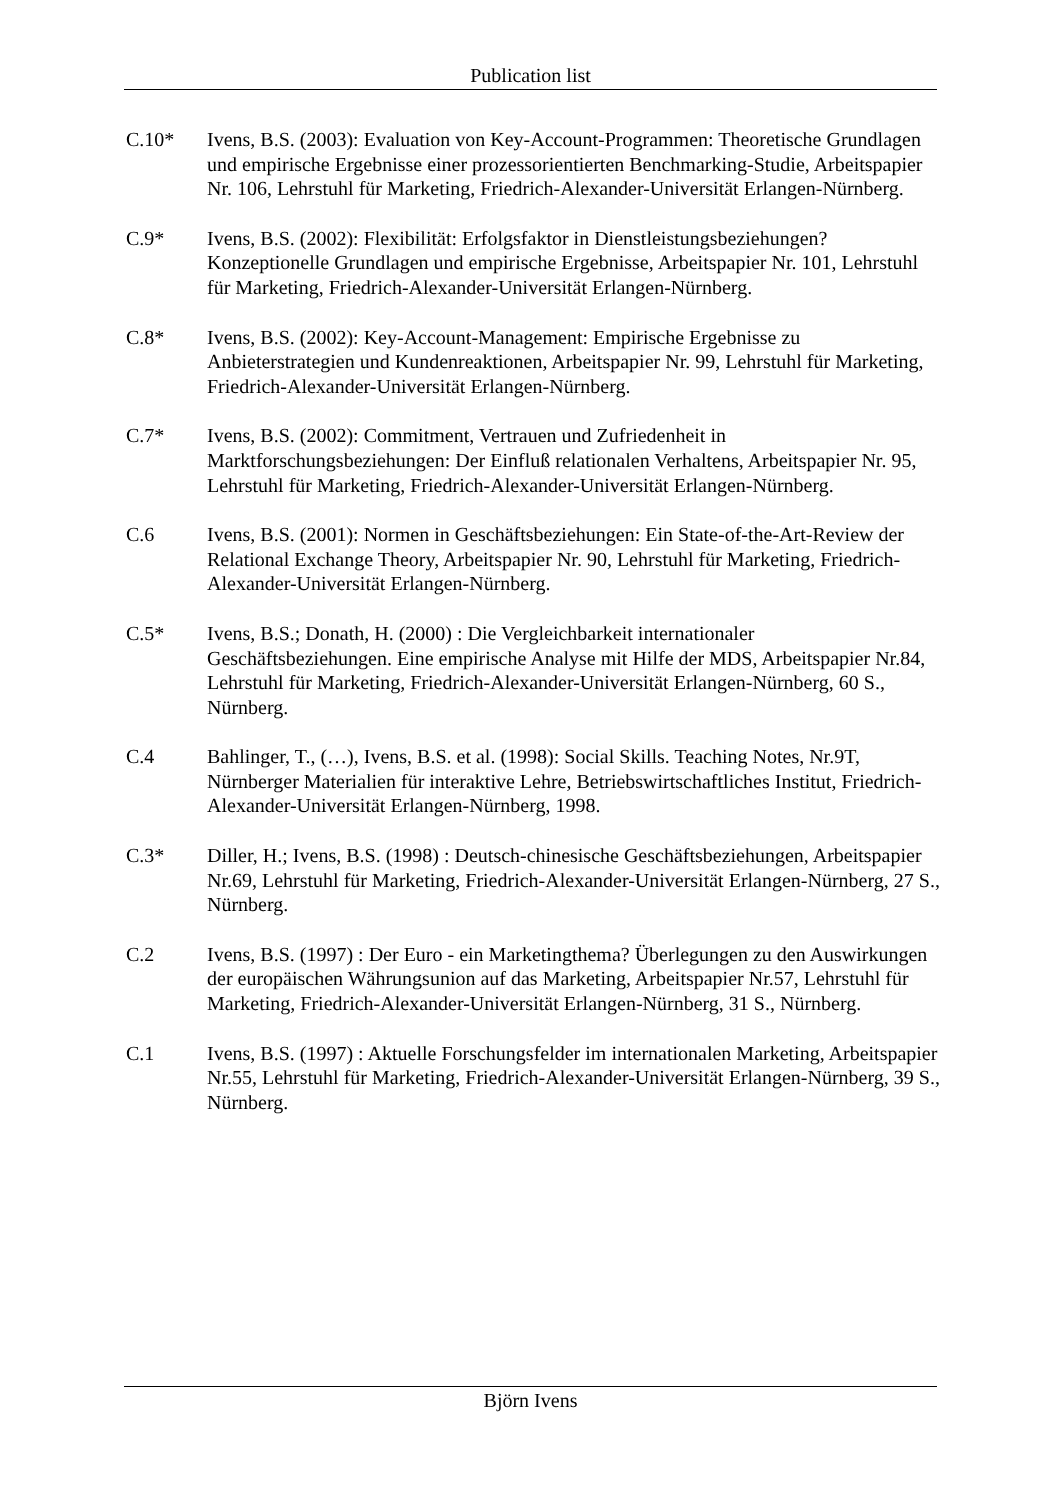Publication list
C.10* Ivens, B.S. (2003): Evaluation von Key-Account-Programmen: Theoretische Grundlagen und empirische Ergebnisse einer prozessorientierten Benchmarking-Studie, Arbeitspapier Nr. 106, Lehrstuhl für Marketing, Friedrich-Alexander-Universität Erlangen-Nürnberg.
C.9* Ivens, B.S. (2002): Flexibilität: Erfolgsfaktor in Dienstleistungsbeziehungen? Konzeptionelle Grundlagen und empirische Ergebnisse, Arbeitspapier Nr. 101, Lehrstuhl für Marketing, Friedrich-Alexander-Universität Erlangen-Nürnberg.
C.8* Ivens, B.S. (2002): Key-Account-Management: Empirische Ergebnisse zu Anbieterstrategien und Kundenreaktionen, Arbeitspapier Nr. 99, Lehrstuhl für Marketing, Friedrich-Alexander-Universität Erlangen-Nürnberg.
C.7* Ivens, B.S. (2002): Commitment, Vertrauen und Zufriedenheit in Marktforschungsbeziehungen: Der Einfluß relationalen Verhaltens, Arbeitspapier Nr. 95, Lehrstuhl für Marketing, Friedrich-Alexander-Universität Erlangen-Nürnberg.
C.6 Ivens, B.S. (2001): Normen in Geschäftsbeziehungen: Ein State-of-the-Art-Review der Relational Exchange Theory, Arbeitspapier Nr. 90, Lehrstuhl für Marketing, Friedrich-Alexander-Universität Erlangen-Nürnberg.
C.5* Ivens, B.S.; Donath, H. (2000) : Die Vergleichbarkeit internationaler Geschäftsbeziehungen. Eine empirische Analyse mit Hilfe der MDS, Arbeitspapier Nr.84, Lehrstuhl für Marketing, Friedrich-Alexander-Universität Erlangen-Nürnberg, 60 S., Nürnberg.
C.4 Bahlinger, T., (…), Ivens, B.S. et al. (1998): Social Skills. Teaching Notes, Nr.9T, Nürnberger Materialien für interaktive Lehre, Betriebswirtschaftliches Institut, Friedrich-Alexander-Universität Erlangen-Nürnberg, 1998.
C.3* Diller, H.; Ivens, B.S. (1998) : Deutsch-chinesische Geschäftsbeziehungen, Arbeitspapier Nr.69, Lehrstuhl für Marketing, Friedrich-Alexander-Universität Erlangen-Nürnberg, 27 S., Nürnberg.
C.2 Ivens, B.S. (1997) : Der Euro - ein Marketingthema? Überlegungen zu den Auswirkungen der europäischen Währungsunion auf das Marketing, Arbeitspapier Nr.57, Lehrstuhl für Marketing, Friedrich-Alexander-Universität Erlangen-Nürnberg, 31 S., Nürnberg.
C.1 Ivens, B.S. (1997) : Aktuelle Forschungsfelder im internationalen Marketing, Arbeitspapier Nr.55, Lehrstuhl für Marketing, Friedrich-Alexander-Universität Erlangen-Nürnberg, 39 S., Nürnberg.
Björn Ivens